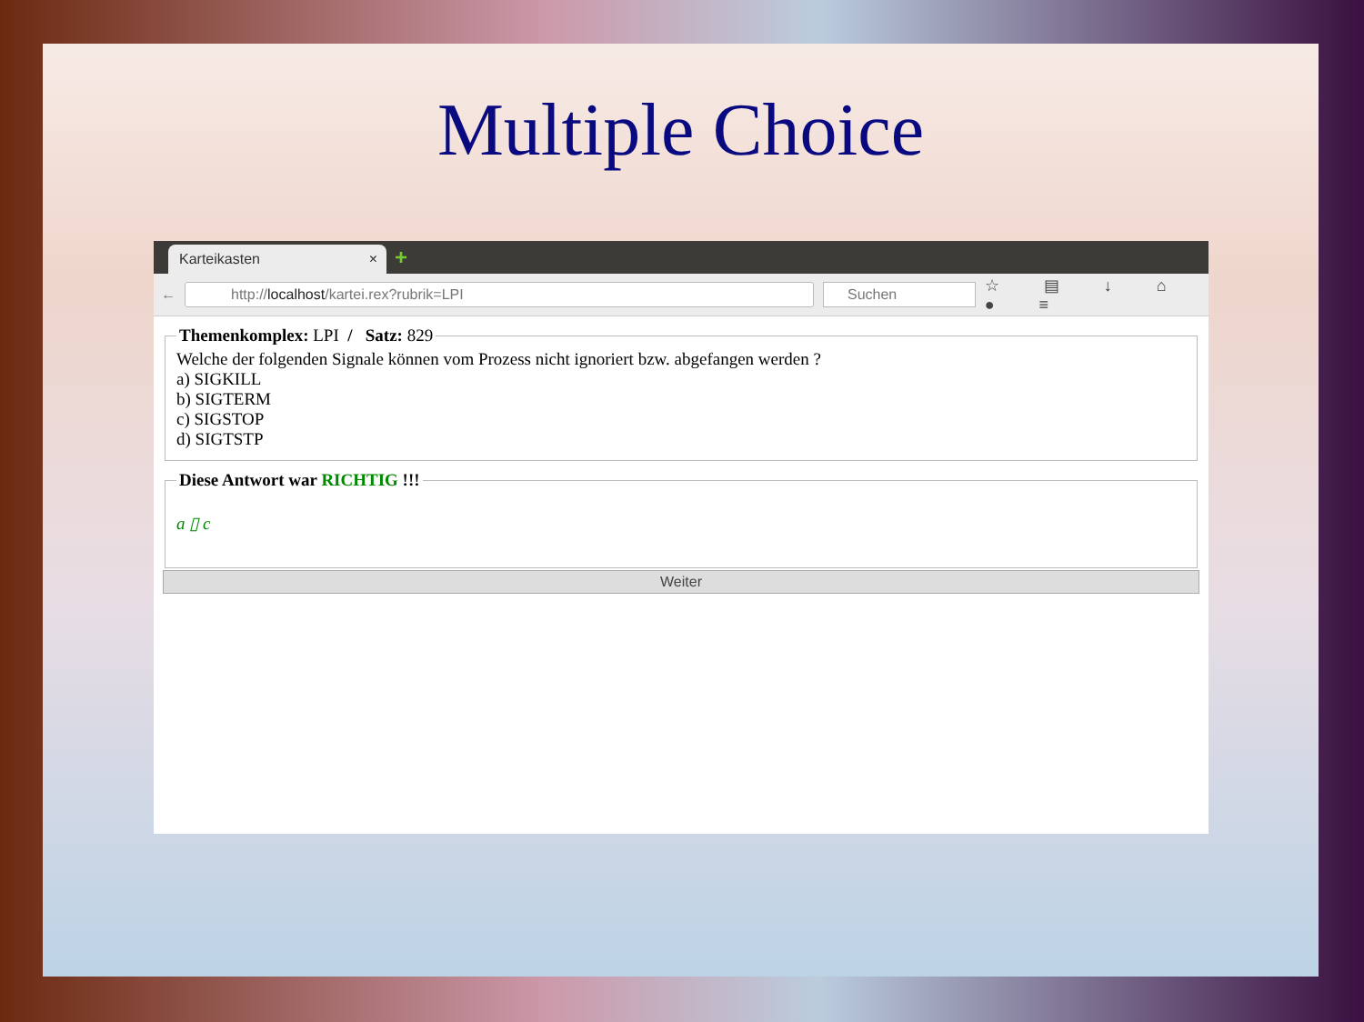Multiple Choice
Karteikasten × +
←
http://localhost/kartei.rex?rubrik=LPI
Suchen
☆ ▤ ↓ ⌂ ● ≡
Themenkomplex: LPI / Satz: 829 Welche der folgenden Signale können vom Prozess nicht ignoriert bzw. abgefangen werden ?
a) SIGKILL
b) SIGTERM
c) SIGSTOP
d) SIGTSTP Diese Antwort war RICHTIG !!!
a ▯ c
Weiter